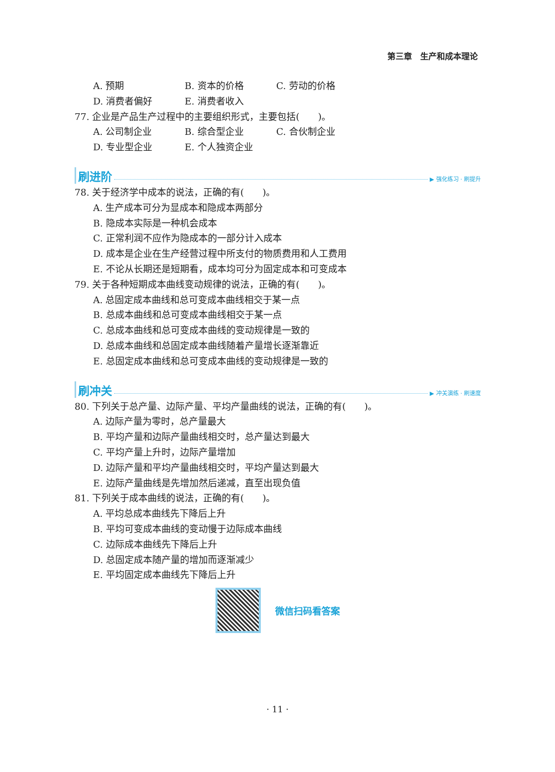第三章　生产和成本理论
A. 预期 B. 资本的价格 C. 劳动的价格
D. 消费者偏好 E. 消费者收入
77. 企业是产品生产过程中的主要组织形式，主要包括(　　)。
A. 公司制企业 B. 综合型企业 C. 合伙制企业
D. 专业型企业 E. 个人独资企业
刷进阶
▶ 强化练习 · 刷提升
78. 关于经济学中成本的说法，正确的有(　　)。
A. 生产成本可分为显成本和隐成本两部分
B. 隐成本实际是一种机会成本
C. 正常利润不应作为隐成本的一部分计入成本
D. 成本是企业在生产经营过程中所支付的物质费用和人工费用
E. 不论从长期还是短期看，成本均可分为固定成本和可变成本
79. 关于各种短期成本曲线变动规律的说法，正确的有(　　)。
A. 总固定成本曲线和总可变成本曲线相交于某一点
B. 总成本曲线和总可变成本曲线相交于某一点
C. 总成本曲线和总可变成本曲线的变动规律是一致的
D. 总成本曲线和总固定成本曲线随着产量增长逐渐靠近
E. 总固定成本曲线和总可变成本曲线的变动规律是一致的
刷冲关
▶ 冲关演练 · 刷速度
80. 下列关于总产量、边际产量、平均产量曲线的说法，正确的有(　　)。
A. 边际产量为零时，总产量最大
B. 平均产量和边际产量曲线相交时，总产量达到最大
C. 平均产量上升时，边际产量增加
D. 边际产量和平均产量曲线相交时，平均产量达到最大
E. 边际产量曲线是先增加然后递减，直至出现负值
81. 下列关于成本曲线的说法，正确的有(　　)。
A. 平均总成本曲线先下降后上升
B. 平均可变成本曲线的变动慢于边际成本曲线
C. 边际成本曲线先下降后上升
D. 总固定成本随产量的增加而逐渐减少
E. 平均固定成本曲线先下降后上升
微信扫码看答案
· 11 ·